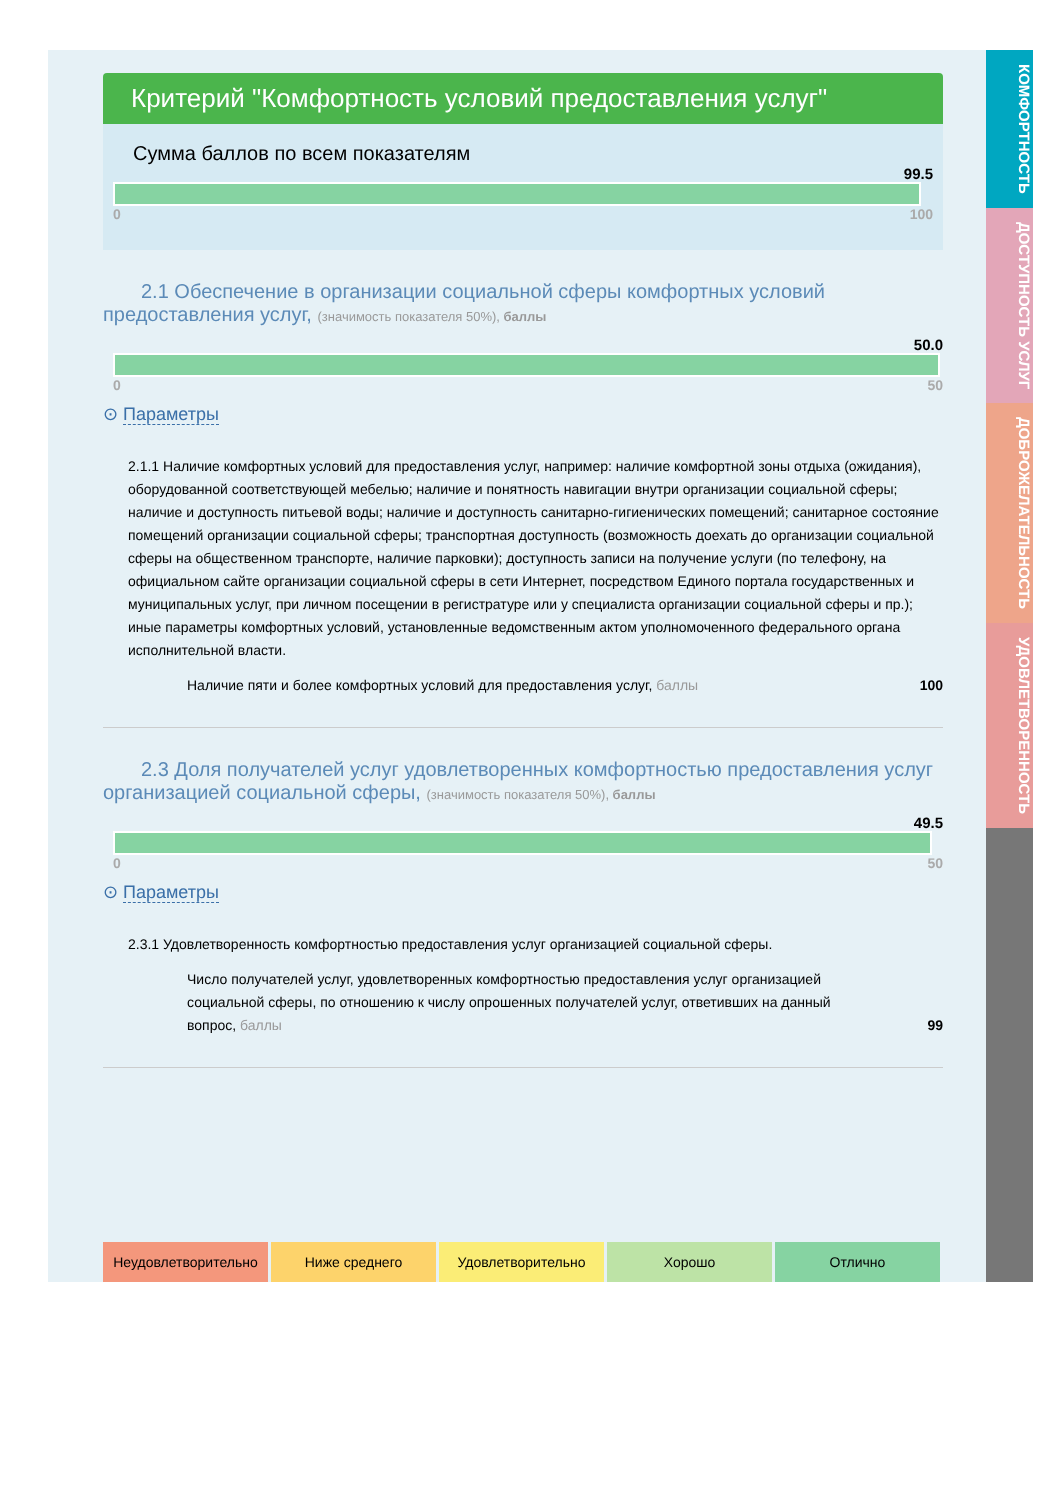Критерий "Комфортность условий предоставления услуг"
Сумма баллов по всем показателям
99.5
0 100
2.1 Обеспечение в организации социальной сферы комфортных условий предоставления услуг, (значимость показателя 50%), баллы
50.0
0 50
⊙ Параметры
2.1.1 Наличие комфортных условий для предоставления услуг, например: наличие комфортной зоны отдыха (ожидания), оборудованной соответствующей мебелью; наличие и понятность навигации внутри организации социальной сферы; наличие и доступность питьевой воды; наличие и доступность санитарно-гигиенических помещений; санитарное состояние помещений организации социальной сферы; транспортная доступность (возможность доехать до организации социальной сферы на общественном транспорте, наличие парковки); доступность записи на получение услуги (по телефону, на официальном сайте организации социальной сферы в сети Интернет, посредством Единого портала государственных и муниципальных услуг, при личном посещении в регистратуре или у специалиста организации социальной сферы и пр.); иные параметры комфортных условий, установленные ведомственным актом уполномоченного федерального органа исполнительной власти.
Наличие пяти и более комфортных условий для предоставления услуг, баллы 100
2.3 Доля получателей услуг удовлетворенных комфортностью предоставления услуг организацией социальной сферы, (значимость показателя 50%), баллы
49.5
0 50
⊙ Параметры
2.3.1 Удовлетворенность комфортностью предоставления услуг организацией социальной сферы.
Число получателей услуг, удовлетворенных комфортностью предоставления услуг организацией социальной сферы, по отношению к числу опрошенных получателей услуг, ответивших на данный вопрос, баллы 99
Неудовлетворительно Ниже среднего Удовлетворительно Хорошо Отлично
КОМФОРТНОСТЬ
ДОСТУПНОСТЬ УСЛУГ
ДОБРОЖЕЛАТЕЛЬНОСТЬ
УДОВЛЕТВОРЕННОСТЬ